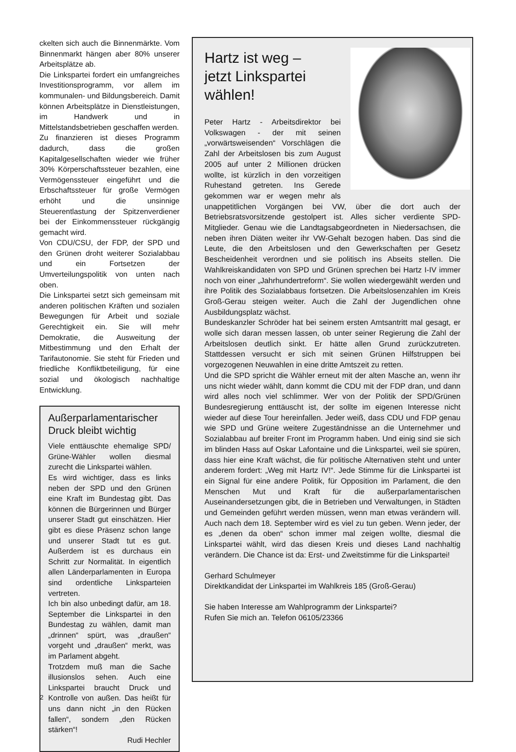ckelten sich auch die Binnenmärkte. Vom Binnenmarkt hängen aber 80% unserer Arbeitsplätze ab.
Die Linkspartei fordert ein umfangreiches Investitionsprogramm, vor allem im kommunalen- und Bildungsbereich. Damit können Arbeitsplätze in Dienstleistungen, im Handwerk und in Mittelstandsbetrieben geschaffen werden.
Zu finanzieren ist dieses Programm dadurch, dass die großen Kapitalgesellschaften wieder wie früher 30% Körperschaftssteuer bezahlen, eine Vermögenssteuer eingeführt und die Erbschaftssteuer für große Vermögen erhöht und die unsinnige Steuerentlastung der Spitzenverdiener bei der Einkommenssteuer rückgängig gemacht wird.
Von CDU/CSU, der FDP, der SPD und den Grünen droht weiterer Sozialabbau und ein Fortsetzen der Umverteilungspolitik von unten nach oben.
Die Linkspartei setzt sich gemeinsam mit anderen politischen Kräften und sozialen Bewegungen für Arbeit und soziale Gerechtigkeit ein. Sie will mehr Demokratie, die Ausweitung der Mitbestimmung und den Erhalt der Tarifautonomie. Sie steht für Frieden und friedliche Konfliktbeteiligung, für eine sozial und ökologisch nachhaltige Entwicklung.
Außerparlamentarischer Druck bleibt wichtig
Viele enttäuschte ehemalige SPD/ Grüne-Wähler wollen diesmal zurecht die Linkspartei wählen.
Es wird wichtiger, dass es links neben der SPD und den Grünen eine Kraft im Bundestag gibt. Das können die Bürgerinnen und Bürger unserer Stadt gut einschätzen. Hier gibt es diese Präsenz schon lange und unserer Stadt tut es gut. Außerdem ist es durchaus ein Schritt zur Normalität. In eigentlich allen Länderparlamenten in Europa sind ordentliche Linksparteien vertreten.
Ich bin also unbedingt dafür, am 18. September die Linkspartei in den Bundestag zu wählen, damit man „drinnen“ spürt, was „draußen“ vorgeht und „draußen“ merkt, was im Parlament abgeht.
Trotzdem muß man die Sache illusionslos sehen. Auch eine Linkspartei braucht Druck und Kontrolle von außen. Das heißt für uns dann nicht „in den Rücken fallen“, sondern „den Rücken stärken“!
Rudi Hechler
Hartz ist weg –
jetzt Linkspartei
wählen!
Peter Hartz - Arbeitsdirektor bei Volkswagen - der mit seinen „vorwärtsweisenden“ Vorschlägen die Zahl der Arbeitslosen bis zum August 2005 auf unter 2 Millionen drücken wollte, ist kürzlich in den vorzeitigen Ruhestand getreten. Ins Gerede gekommen war er wegen mehr als unappetitlichen Vorgängen bei VW, über die dort auch der Betriebsratsvorsitzende gestolpert ist. Alles sicher verdiente SPD-Mitglieder. Genau wie die Landtagsabgeordneten in Niedersachsen, die neben ihren Diäten weiter ihr VW-Gehalt bezogen haben. Das sind die Leute, die den Arbeitslosen und den Gewerkschaften per Gesetz Bescheidenheit verordnen und sie politisch ins Abseits stellen. Die Wahlkreiskandidaten von SPD und Grünen sprechen bei Hartz I-IV immer noch von einer „Jahrhundertreform“. Sie wollen wiedergewählt werden und ihre Politik des Sozialabbaus fortsetzen. Die Arbeitslosenzahlen im Kreis Groß-Gerau steigen weiter. Auch die Zahl der Jugendlichen ohne Ausbildungsplatz wächst.
Bundeskanzler Schröder hat bei seinem ersten Amtsantritt mal gesagt, er wolle sich daran messen lassen, ob unter seiner Regierung die Zahl der Arbeitslosen deutlich sinkt. Er hätte allen Grund zurückzutreten. Stattdessen versucht er sich mit seinen Grünen Hilfstruppen bei vorgezogenen Neuwahlen in eine dritte Amtszeit zu retten.
Und die SPD spricht die Wähler erneut mit der alten Masche an, wenn ihr uns nicht wieder wählt, dann kommt die CDU mit der FDP dran, und dann wird alles noch viel schlimmer. Wer von der Politik der SPD/Grünen Bundesregierung enttäuscht ist, der sollte im eigenen Interesse nicht wieder auf diese Tour hereinfallen. Jeder weiß, dass CDU und FDP genau wie SPD und Grüne weitere Zugeständnisse an die Unternehmer und Sozialabbau auf breiter Front im Programm haben. Und einig sind sie sich im blinden Hass auf Oskar Lafontaine und die Linkspartei, weil sie spüren, dass hier eine Kraft wächst, die für politische Alternativen steht und unter anderem fordert: „Weg mit Hartz IV!“. Jede Stimme für die Linkspartei ist ein Signal für eine andere Politik, für Opposition im Parlament, die den Menschen Mut und Kraft für die außerparlamentarischen Auseinandersetzungen gibt, die in Betrieben und Verwaltungen, in Städten und Gemeinden geführt werden müssen, wenn man etwas verändern will. Auch nach dem 18. September wird es viel zu tun geben. Wenn jeder, der es „denen da oben“ schon immer mal zeigen wollte, diesmal die Linkspartei wählt, wird das diesen Kreis und dieses Land nachhaltig verändern. Die Chance ist da: Erst- und Zweitstimme für die Linkspartei!
Gerhard Schulmeyer
Direktkandidat der Linkspartei im Wahlkreis 185 (Groß-Gerau)
Sie haben Interesse am Wahlprogramm der Linkspartei?
Rufen Sie mich an. Telefon 06105/23366
2